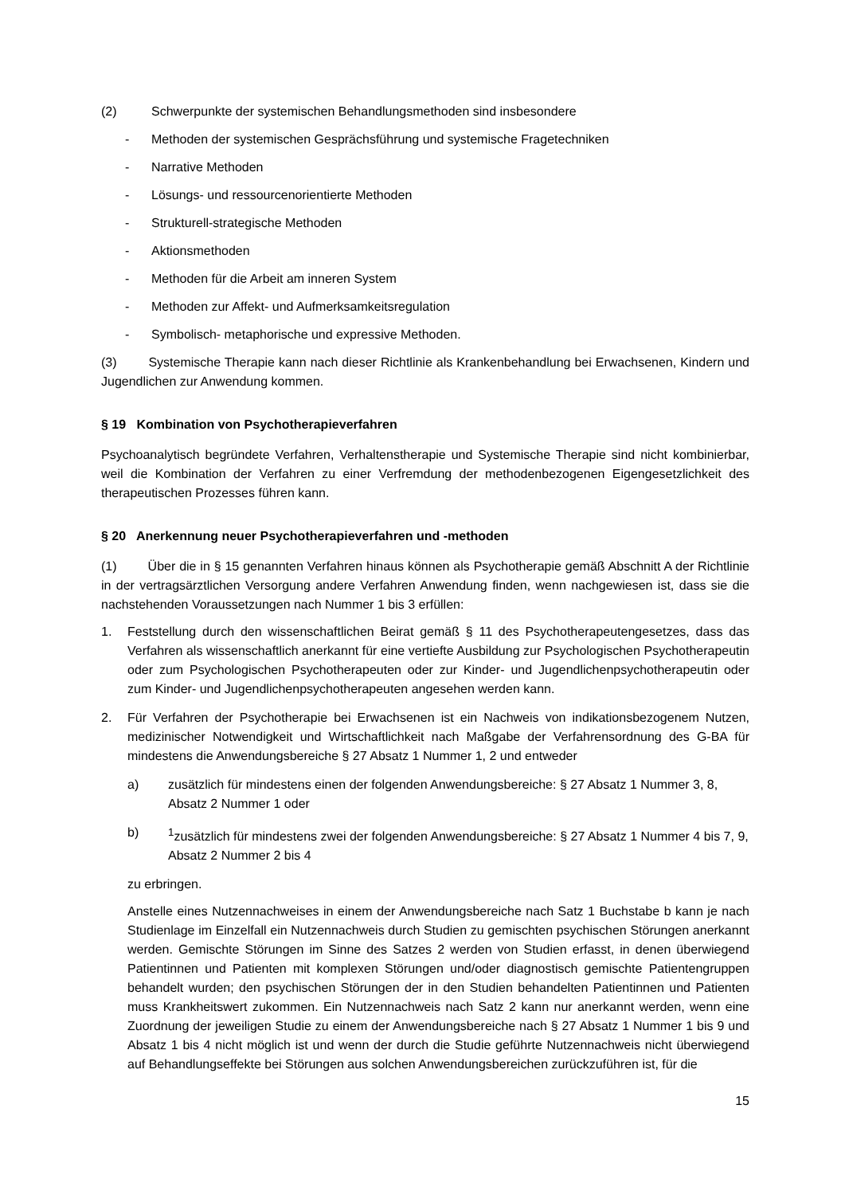(2) Schwerpunkte der systemischen Behandlungsmethoden sind insbesondere
- Methoden der systemischen Gesprächsführung und systemische Fragetechniken
- Narrative Methoden
- Lösungs- und ressourcenorientierte Methoden
- Strukturell-strategische Methoden
- Aktionsmethoden
- Methoden für die Arbeit am inneren System
- Methoden zur Affekt- und Aufmerksamkeitsregulation
- Symbolisch- metaphorische und expressive Methoden.
(3) Systemische Therapie kann nach dieser Richtlinie als Krankenbehandlung bei Erwachsenen, Kindern und Jugendlichen zur Anwendung kommen.
§ 19 Kombination von Psychotherapieverfahren
Psychoanalytisch begründete Verfahren, Verhaltenstherapie und Systemische Therapie sind nicht kombinierbar, weil die Kombination der Verfahren zu einer Verfremdung der methodenbezogenen Eigengesetzlichkeit des therapeutischen Prozesses führen kann.
§ 20 Anerkennung neuer Psychotherapieverfahren und -methoden
(1) Über die in § 15 genannten Verfahren hinaus können als Psychotherapie gemäß Abschnitt A der Richtlinie in der vertragsärztlichen Versorgung andere Verfahren Anwendung finden, wenn nachgewiesen ist, dass sie die nachstehenden Voraussetzungen nach Nummer 1 bis 3 erfüllen:
1. Feststellung durch den wissenschaftlichen Beirat gemäß § 11 des Psychotherapeutengesetzes, dass das Verfahren als wissenschaftlich anerkannt für eine vertiefte Ausbildung zur Psychologischen Psychotherapeutin oder zum Psychologischen Psychotherapeuten oder zur Kinder- und Jugendlichenpsychotherapeutin oder zum Kinder- und Jugendlichenpsychotherapeuten angesehen werden kann.
2. Für Verfahren der Psychotherapie bei Erwachsenen ist ein Nachweis von indikationsbezogenem Nutzen, medizinischer Notwendigkeit und Wirtschaftlichkeit nach Maßgabe der Verfahrensordnung des G-BA für mindestens die Anwendungsbereiche § 27 Absatz 1 Nummer 1, 2 und entweder
a) zusätzlich für mindestens einen der folgenden Anwendungsbereiche: § 27 Absatz 1 Nummer 3, 8, Absatz 2 Nummer 1 oder
b) <sup>1</sup>zusätzlich für mindestens zwei der folgenden Anwendungsbereiche: § 27 Absatz 1 Nummer 4 bis 7, 9, Absatz 2 Nummer 2 bis 4
zu erbringen.
Anstelle eines Nutzennachweises in einem der Anwendungsbereiche nach Satz 1 Buchstabe b kann je nach Studienlage im Einzelfall ein Nutzennachweis durch Studien zu gemischten psychischen Störungen anerkannt werden. Gemischte Störungen im Sinne des Satzes 2 werden von Studien erfasst, in denen überwiegend Patientinnen und Patienten mit komplexen Störungen und/oder diagnostisch gemischte Patientengruppen behandelt wurden; den psychischen Störungen der in den Studien behandelten Patientinnen und Patienten muss Krankheitswert zukommen. Ein Nutzennachweis nach Satz 2 kann nur anerkannt werden, wenn eine Zuordnung der jeweiligen Studie zu einem der Anwendungsbereiche nach § 27 Absatz 1 Nummer 1 bis 9 und Absatz 1 bis 4 nicht möglich ist und wenn der durch die Studie geführte Nutzennachweis nicht überwiegend auf Behandlungseffekte bei Störungen aus solchen Anwendungsbereichen zurückzuführen ist, für die
15